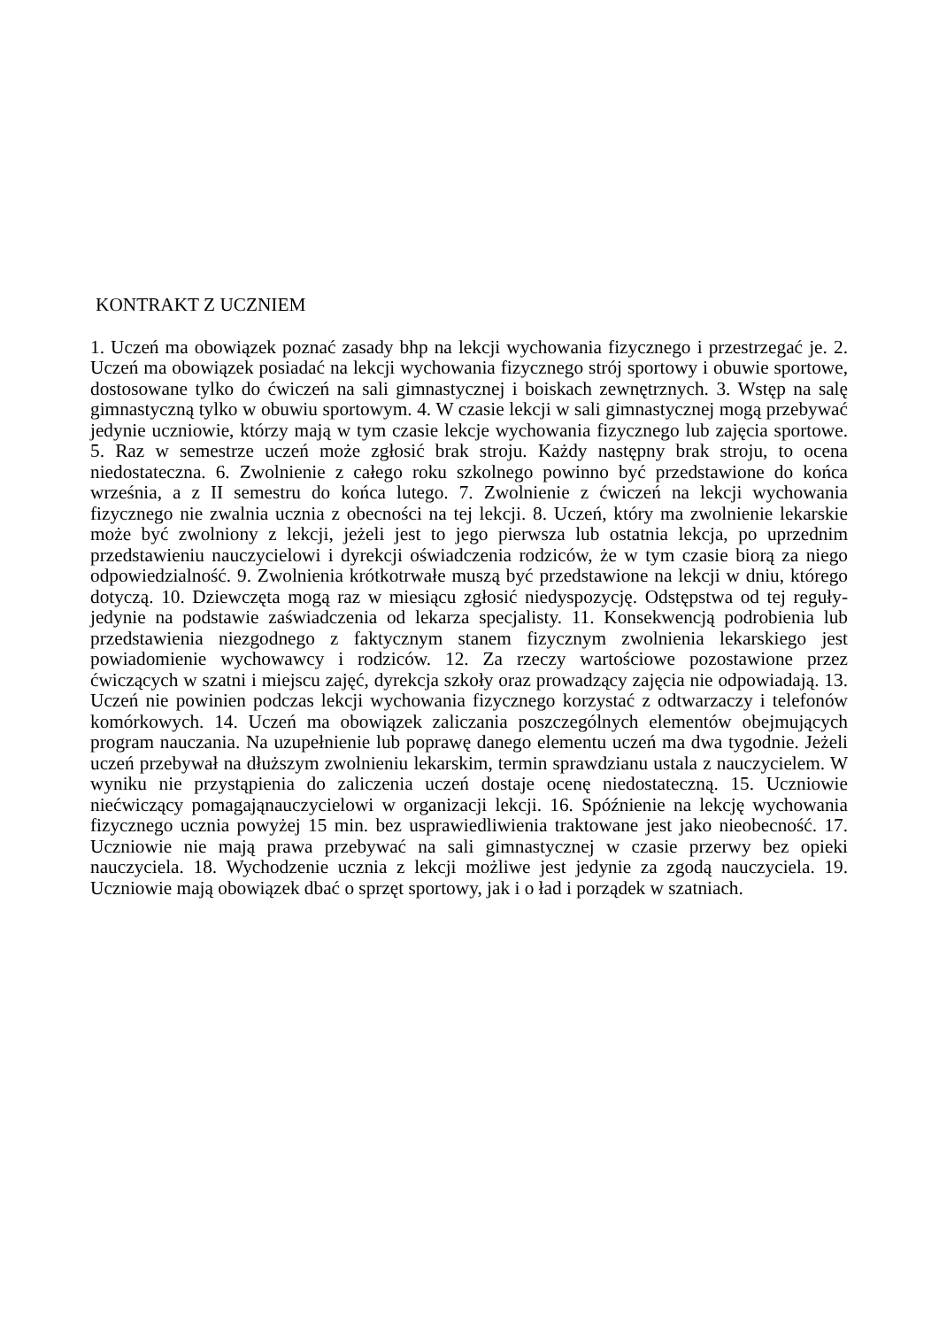KONTRAKT Z UCZNIEM
1. Uczeń ma obowiązek poznać zasady bhp na lekcji wychowania fizycznego i przestrzegać je. 2. Uczeń ma obowiązek posiadać na lekcji wychowania fizycznego strój sportowy i obuwie sportowe, dostosowane tylko do ćwiczeń na sali gimnastycznej i boiskach zewnętrznych. 3. Wstęp na salę gimnastyczną tylko w obuwiu sportowym. 4. W czasie lekcji w sali gimnastycznej mogą przebywać jedynie uczniowie, którzy mają w tym czasie lekcje wychowania fizycznego lub zajęcia sportowe. 5. Raz w semestrze uczeń może zgłosić brak stroju. Każdy następny brak stroju, to ocena niedostateczna. 6. Zwolnienie z całego roku szkolnego powinno być przedstawione do końca września, a z II semestru do końca lutego. 7. Zwolnienie z ćwiczeń na lekcji wychowania fizycznego nie zwalnia ucznia z obecności na tej lekcji. 8. Uczeń, który ma zwolnienie lekarskie może być zwolniony z lekcji, jeżeli jest to jego pierwsza lub ostatnia lekcja, po uprzednim przedstawieniu nauczycielowi i dyrekcji oświadczenia rodziców, że w tym czasie biorą za niego odpowiedzialność. 9. Zwolnienia krótkotrwałe muszą być przedstawione na lekcji w dniu, którego dotyczą. 10. Dziewczęta mogą raz w miesiącu zgłosić niedyspozycję. Odstępstwa od tej reguły- jedynie na podstawie zaświadczenia od lekarza specjalisty. 11. Konsekwencją podrobienia lub przedstawienia niezgodnego z faktycznym stanem fizycznym zwolnienia lekarskiego jest powiadomienie wychowawcy i rodziców. 12. Za rzeczy wartościowe pozostawione przez ćwiczących w szatni i miejscu zajęć, dyrekcja szkoły oraz prowadzący zajęcia nie odpowiadają. 13. Uczeń nie powinien podczas lekcji wychowania fizycznego korzystać z odtwarzaczy i telefonów komórkowych. 14. Uczeń ma obowiązek zaliczania poszczególnych elementów obejmujących program nauczania. Na uzupełnienie lub poprawę danego elementu uczeń ma dwa tygodnie. Jeżeli uczeń przebywał na dłuższym zwolnieniu lekarskim, termin sprawdzianu ustala z nauczycielem. W wyniku nie przystąpienia do zaliczenia uczeń dostaje ocenę niedostateczną. 15. Uczniowie niećwiczący pomagająnauczycielowi w organizacji lekcji. 16. Spóźnienie na lekcję wychowania fizycznego ucznia powyżej 15 min. bez usprawiedliwienia traktowane jest jako nieobecność. 17. Uczniowie nie mają prawa przebywać na sali gimnastycznej w czasie przerwy bez opieki nauczyciela. 18. Wychodzenie ucznia z lekcji możliwe jest jedynie za zgodą nauczyciela. 19. Uczniowie mają obowiązek dbać o sprzęt sportowy, jak i o ład i porządek w szatniach.